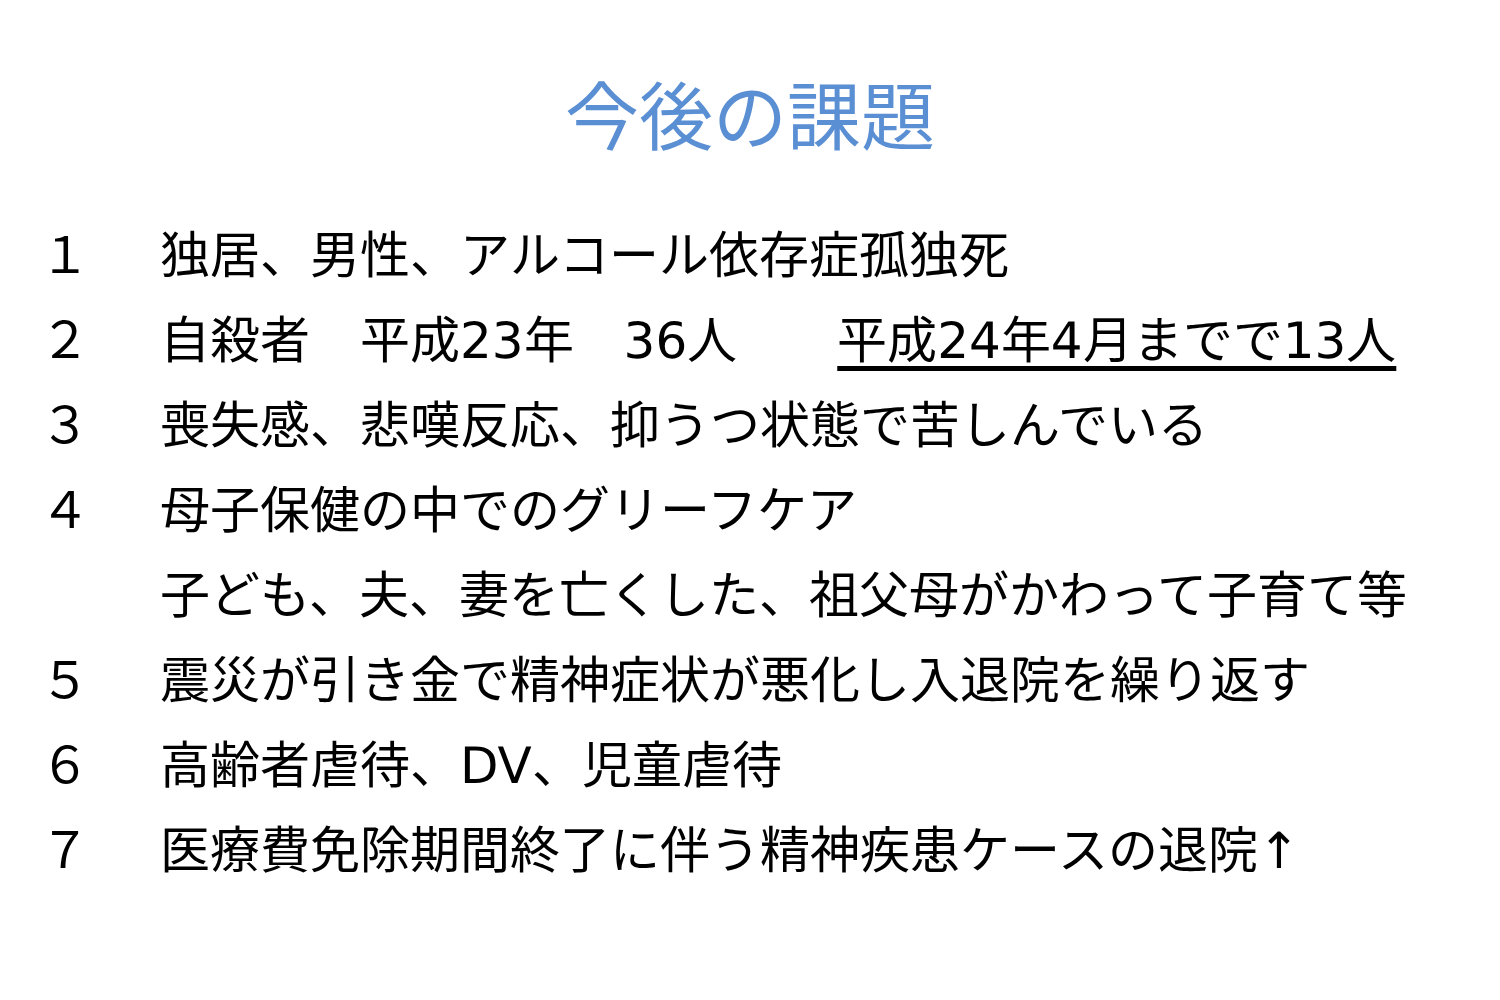今後の課題
１ 独居、男性、アルコール依存症孤独死
２ 自殺者　平成23年　36人　　平成24年4月までで13人
３ 喪失感、悲嘆反応、抑うつ状態で苦しんでいる
４ 母子保健の中でのグリーフケア
子ども、夫、妻を亡くした、祖父母がかわって子育て等
５ 震災が引き金で精神症状が悪化し入退院を繰り返す
６ 高齢者虐待、DV、児童虐待
７ 医療費免除期間終了に伴う精神疾患ケースの退院↑